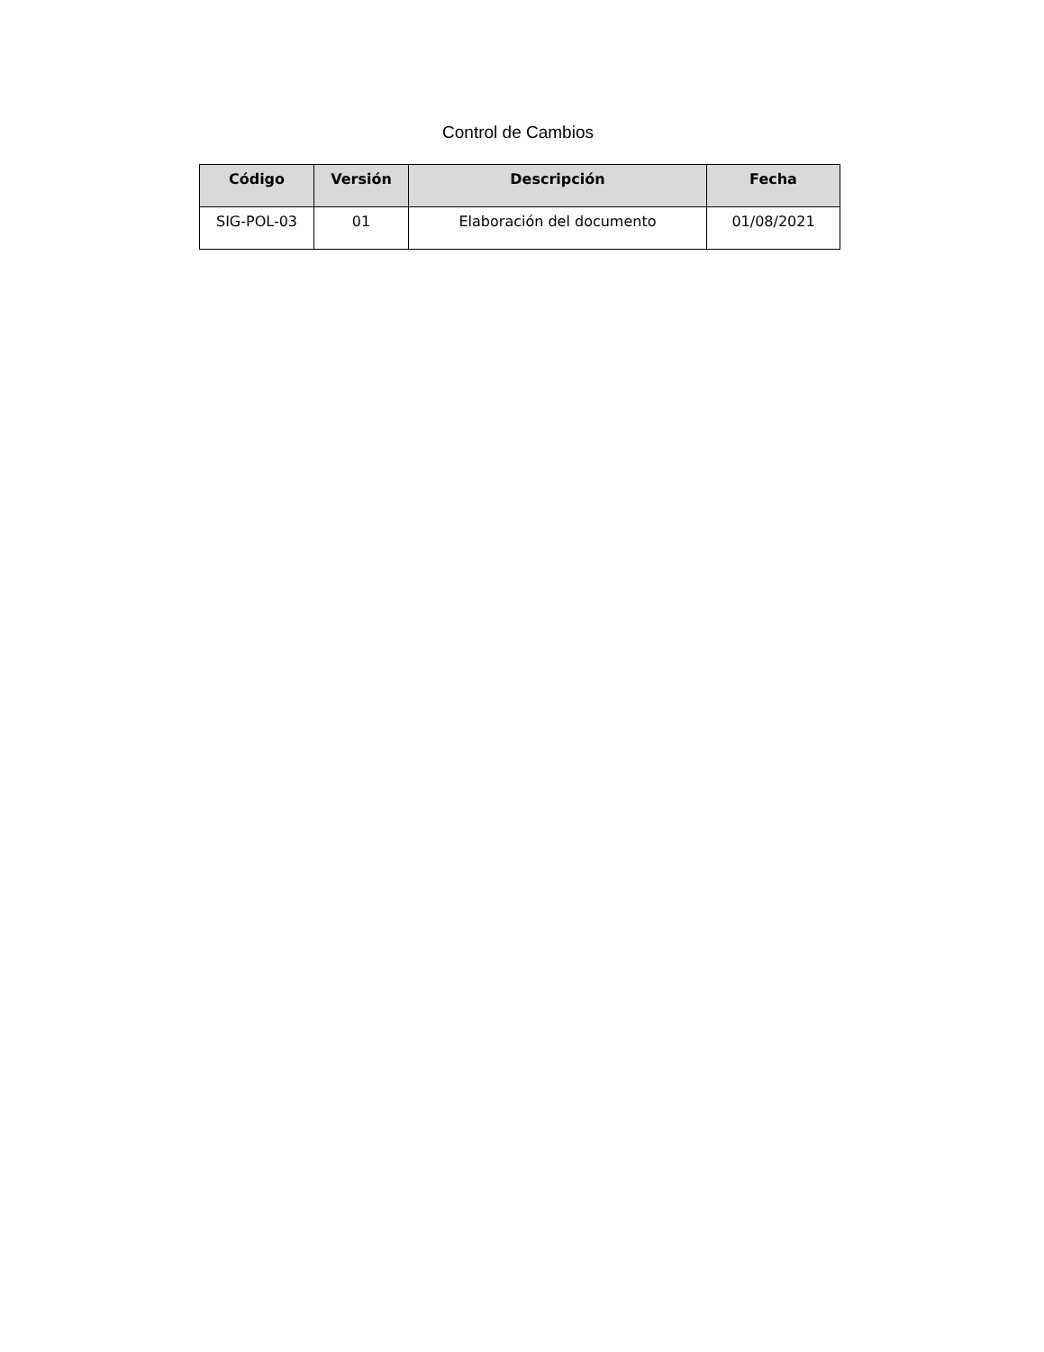Control de Cambios
| Código | Versión | Descripción | Fecha |
| --- | --- | --- | --- |
| SIG-POL-03 | 01 | Elaboración del documento | 01/08/2021 |